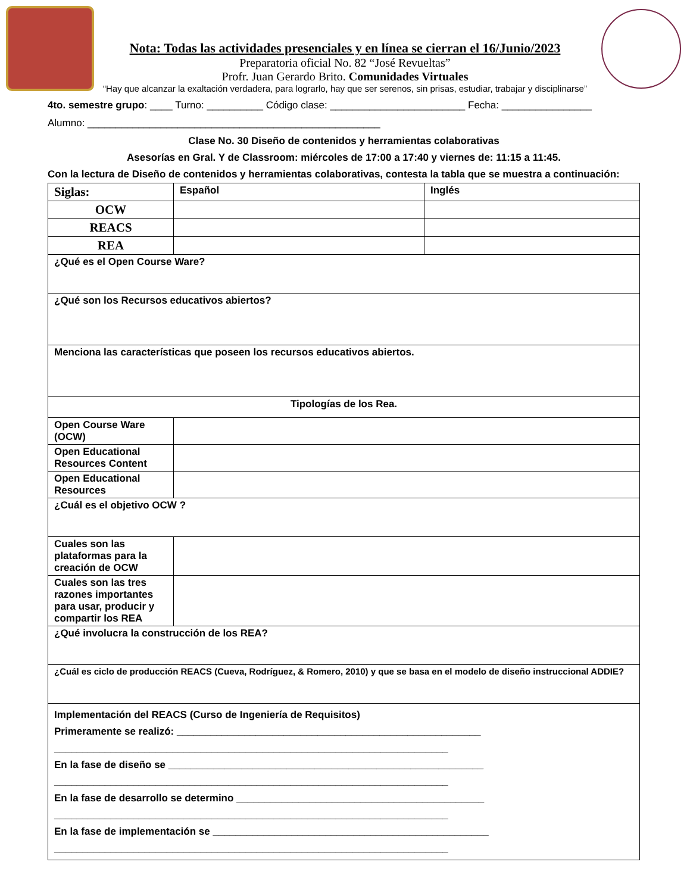Nota: Todas las actividades presenciales y en línea se cierran el 16/Junio/2023
Preparatoria oficial No. 82 “José Revueltas”
Profr. Juan Gerardo Brito. Comunidades Virtuales
“Hay que alcanzar la exaltación verdadera, para lograrlo, hay que ser serenos, sin prisas, estudiar, trabajar y disciplinarse”
4to. semestre grupo: ____ Turno: __________ Código clase: ________________________ Fecha: ________________
Alumno: ____________________________________________________
Clase No. 30 Diseño de contenidos y herramientas colaborativas
Asesorías en Gral. Y de Classroom: miércoles de 17:00 a 17:40 y viernes de: 11:15 a 11:45.
Con la lectura de Diseño de contenidos y herramientas colaborativas, contesta la tabla que se muestra a continuación:
| Siglas: | Español | Inglés |
| OCW | | |
| REACS | | |
| REA | | |
| ¿Qué es el Open Course Ware? | | |
| ¿Qué son los Recursos educativos abiertos? | | |
| Menciona las características que poseen los recursos educativos abiertos. | | |
| Tipologías de los Rea. | | |
| Open Course Ware (OCW) | | |
| Open Educational Resources Content | | |
| Open Educational Resources | | |
| ¿Cuál es el objetivo OCW ? | | |
| Cuales son las plataformas para la creación de OCW | | |
| Cuales son las tres razones importantes para usar, producir y compartir los REA | | |
| ¿Qué involucra la construcción de los REA? | | |
| ¿Cuál es ciclo de producción REACS (Cueva, Rodríguez, & Romero, 2010) y que se basa en el modelo de diseño instruccional ADDIE? | | |
| Implementación del REACS (Curso de Ingeniería de Requisitos) Primeramente se realizó: ______________________________________________________ ______________________________________________________________________ En la fase de diseño se ________________________________________________________ ______________________________________________________________________ En la fase de desarrollo se determino ____________________________________________ ______________________________________________________________________ En la fase de implementación se _________________________________________________ ______________________________________________________________________ | | |